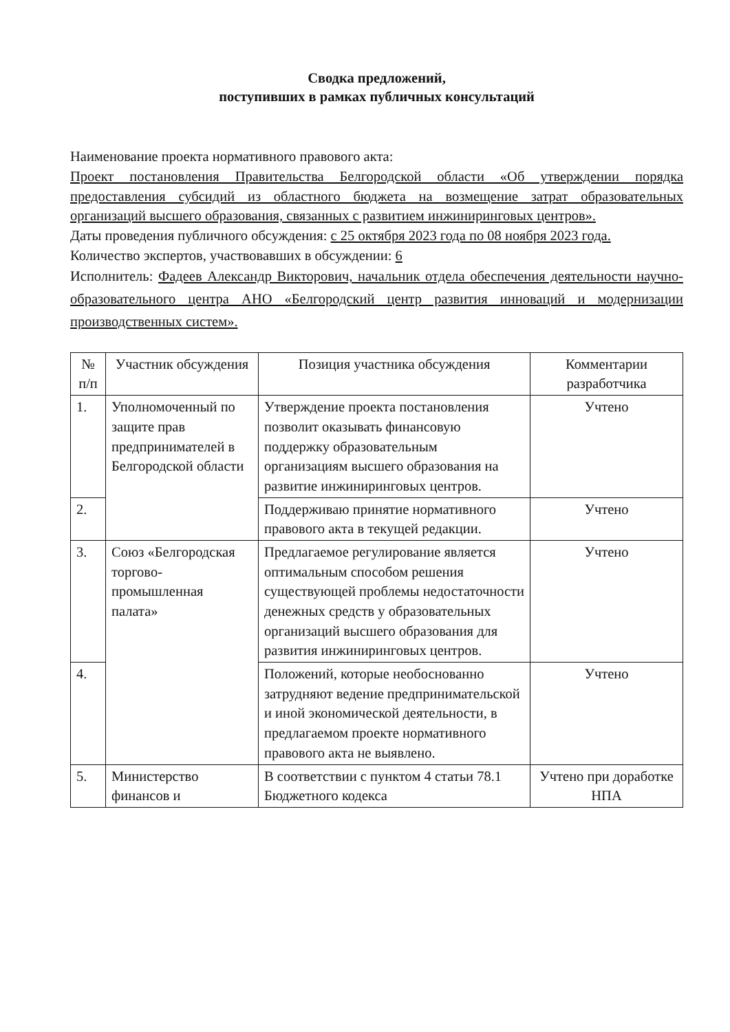Сводка предложений,
поступивших в рамках публичных консультаций
Наименование проекта нормативного правового акта:
Проект постановления Правительства Белгородской области «Об утверждении порядка предоставления субсидий из областного бюджета на возмещение затрат образовательных организаций высшего образования, связанных с развитием инжиниринговых центров».
Даты проведения публичного обсуждения: с 25 октября 2023 года по 08 ноября 2023 года.
Количество экспертов, участвовавших в обсуждении: 6
Исполнитель: Фадеев Александр Викторович, начальник отдела обеспечения деятельности научно-образовательного центра АНО «Белгородский центр развития инноваций и модернизации производственных систем».
| № п/п | Участник обсуждения | Позиция участника обсуждения | Комментарии разработчика |
| --- | --- | --- | --- |
| 1. | Уполномоченный по защите прав предпринимателей в Белгородской области | Утверждение проекта постановления позволит оказывать финансовую поддержку образовательным организациям высшего образования на развитие инжиниринговых центров. | Учтено |
| 2. | | Поддерживаю принятие нормативного правового акта в текущей редакции. | Учтено |
| 3. | Союз «Белгородская торгово-промышленная палата» | Предлагаемое регулирование является оптимальным способом решения существующей проблемы недостаточности денежных средств у образовательных организаций высшего образования для развития инжиниринговых центров. | Учтено |
| 4. | | Положений, которые необоснованно затрудняют ведение предпринимательской и иной экономической деятельности, в предлагаемом проекте нормативного правового акта не выявлено. | Учтено |
| 5. | Министерство финансов и | В соответствии с пунктом 4 статьи 78.1 Бюджетного кодекса | Учтено при доработке НПА |